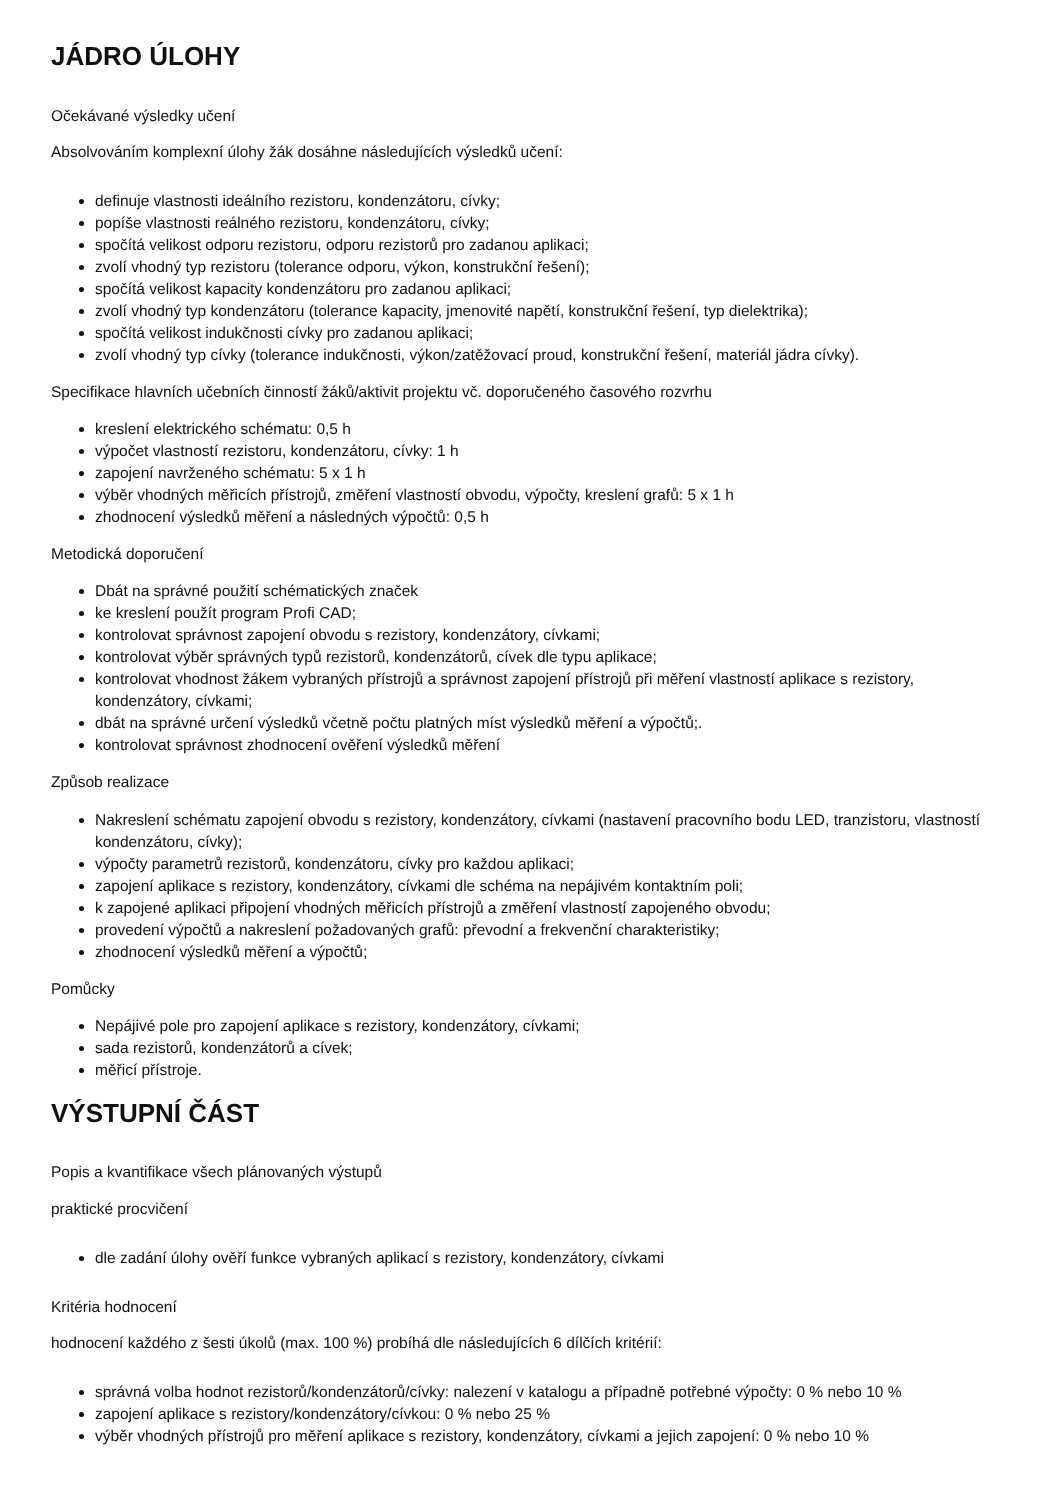JÁDRO ÚLOHY
Očekávané výsledky učení
Absolvováním komplexní úlohy žák dosáhne následujících výsledků učení:
definuje vlastnosti ideálního rezistoru, kondenzátoru, cívky;
popíše vlastnosti reálného rezistoru, kondenzátoru, cívky;
spočítá velikost odporu rezistoru, odporu rezistorů pro zadanou aplikaci;
zvolí vhodný typ rezistoru (tolerance odporu, výkon, konstrukční řešení);
spočítá velikost kapacity kondenzátoru pro zadanou aplikaci;
zvolí vhodný typ kondenzátoru (tolerance kapacity, jmenovité napětí, konstrukční řešení, typ dielektrika);
spočítá velikost indukčnosti cívky pro zadanou aplikaci;
zvolí vhodný typ cívky (tolerance indukčnosti, výkon/zatěžovací proud, konstrukční řešení, materiál jádra cívky).
Specifikace hlavních učebních činností žáků/aktivit projektu vč. doporučeného časového rozvrhu
kreslení elektrického schématu: 0,5 h
výpočet vlastností rezistoru, kondenzátoru, cívky: 1 h
zapojení navrženého schématu: 5 x 1 h
výběr vhodných měřicích přístrojů, změření vlastností obvodu, výpočty, kreslení grafů: 5 x 1 h
zhodnocení výsledků měření a následných výpočtů: 0,5 h
Metodická doporučení
Dbát na správné použití schématických značek
ke kreslení použít program Profi CAD;
kontrolovat správnost zapojení obvodu s rezistory, kondenzátory, cívkami;
kontrolovat výběr správných typů rezistorů, kondenzátorů, cívek dle typu aplikace;
kontrolovat vhodnost žákem vybraných přístrojů a správnost zapojení přístrojů při měření vlastností aplikace s rezistory, kondenzátory, cívkami;
dbát na správné určení výsledků včetně počtu platných míst výsledků měření a výpočtů;.
kontrolovat správnost zhodnocení ověření výsledků měření
Způsob realizace
Nakreslení schématu zapojení obvodu s rezistory, kondenzátory, cívkami (nastavení pracovního bodu LED, tranzistoru, vlastností kondenzátoru, cívky);
výpočty parametrů rezistorů, kondenzátoru, cívky pro každou aplikaci;
zapojení aplikace s rezistory, kondenzátory, cívkami dle schéma na nepájivém kontaktním poli;
k zapojené aplikaci připojení vhodných měřicích přístrojů a změření vlastností zapojeného obvodu;
provedení výpočtů a nakreslení požadovaných grafů: převodní a frekvenční charakteristiky;
zhodnocení výsledků měření a výpočtů;
Pomůcky
Nepájivé pole pro zapojení aplikace s rezistory, kondenzátory, cívkami;
sada rezistorů, kondenzátorů a cívek;
měřicí přístroje.
VÝSTUPNÍ ČÁST
Popis a kvantifikace všech plánovaných výstupů
praktické procvičení
dle zadání úlohy ověří funkce vybraných aplikací s rezistory, kondenzátory, cívkami
Kritéria hodnocení
hodnocení každého z šesti úkolů (max. 100 %) probíhá dle následujících 6 dílčích kritérií:
správná volba hodnot rezistorů/kondenzátorů/cívky: nalezení v katalogu a případně potřebné výpočty: 0 % nebo 10 %
zapojení aplikace s rezistory/kondenzátory/cívkou: 0 % nebo 25 %
výběr vhodných přístrojů pro měření aplikace s rezistory, kondenzátory, cívkami a jejich zapojení: 0 % nebo 10 %